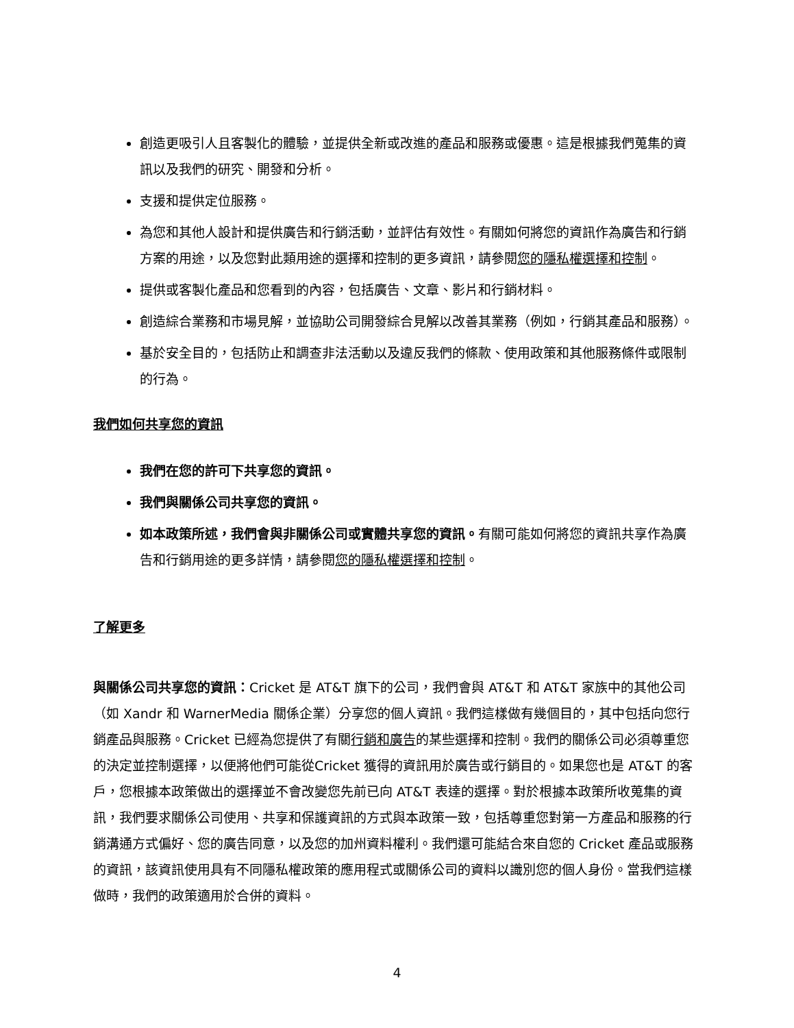創造更吸引人且客製化的體驗，並提供全新或改進的產品和服務或優惠。這是根據我們蒐集的資訊以及我們的研究、開發和分析。
支援和提供定位服務。
為您和其他人設計和提供廣告和行銷活動，並評估有效性。有關如何將您的資訊作為廣告和行銷方案的用途，以及您對此類用途的選擇和控制的更多資訊，請參閱您的隱私權選擇和控制。
提供或客製化產品和您看到的內容，包括廣告、文章、影片和行銷材料。
創造綜合業務和市場見解，並協助公司開發綜合見解以改善其業務（例如，行銷其產品和服務）。
基於安全目的，包括防止和調查非法活動以及違反我們的條款、使用政策和其他服務條件或限制的行為。
我們如何共享您的資訊
我們在您的許可下共享您的資訊。
我們與關係公司共享您的資訊。
如本政策所述，我們會與非關係公司或實體共享您的資訊。有關可能如何將您的資訊共享作為廣告和行銷用途的更多詳情，請參閱您的隱私權選擇和控制。
了解更多
與關係公司共享您的資訊：Cricket 是 AT&T 旗下的公司，我們會與 AT&T 和 AT&T 家族中的其他公司（如 Xandr 和 WarnerMedia 關係企業）分享您的個人資訊。我們這樣做有幾個目的，其中包括向您行銷產品與服務。Cricket 已經為您提供了有關行銷和廣告的某些選擇和控制。我們的關係公司必須尊重您的決定並控制選擇，以便將他們可能從Cricket 獲得的資訊用於廣告或行銷目的。如果您也是 AT&T 的客戶，您根據本政策做出的選擇並不會改變您先前已向 AT&T 表達的選擇。對於根據本政策所收蒐集的資訊，我們要求關係公司使用、共享和保護資訊的方式與本政策一致，包括尊重您對第一方產品和服務的行銷溝通方式偏好、您的廣告同意，以及您的加州資料權利。我們還可能結合來自您的 Cricket 產品或服務的資訊，該資訊使用具有不同隱私權政策的應用程式或關係公司的資料以識別您的個人身份。當我們這樣做時，我們的政策適用於合併的資料。
4